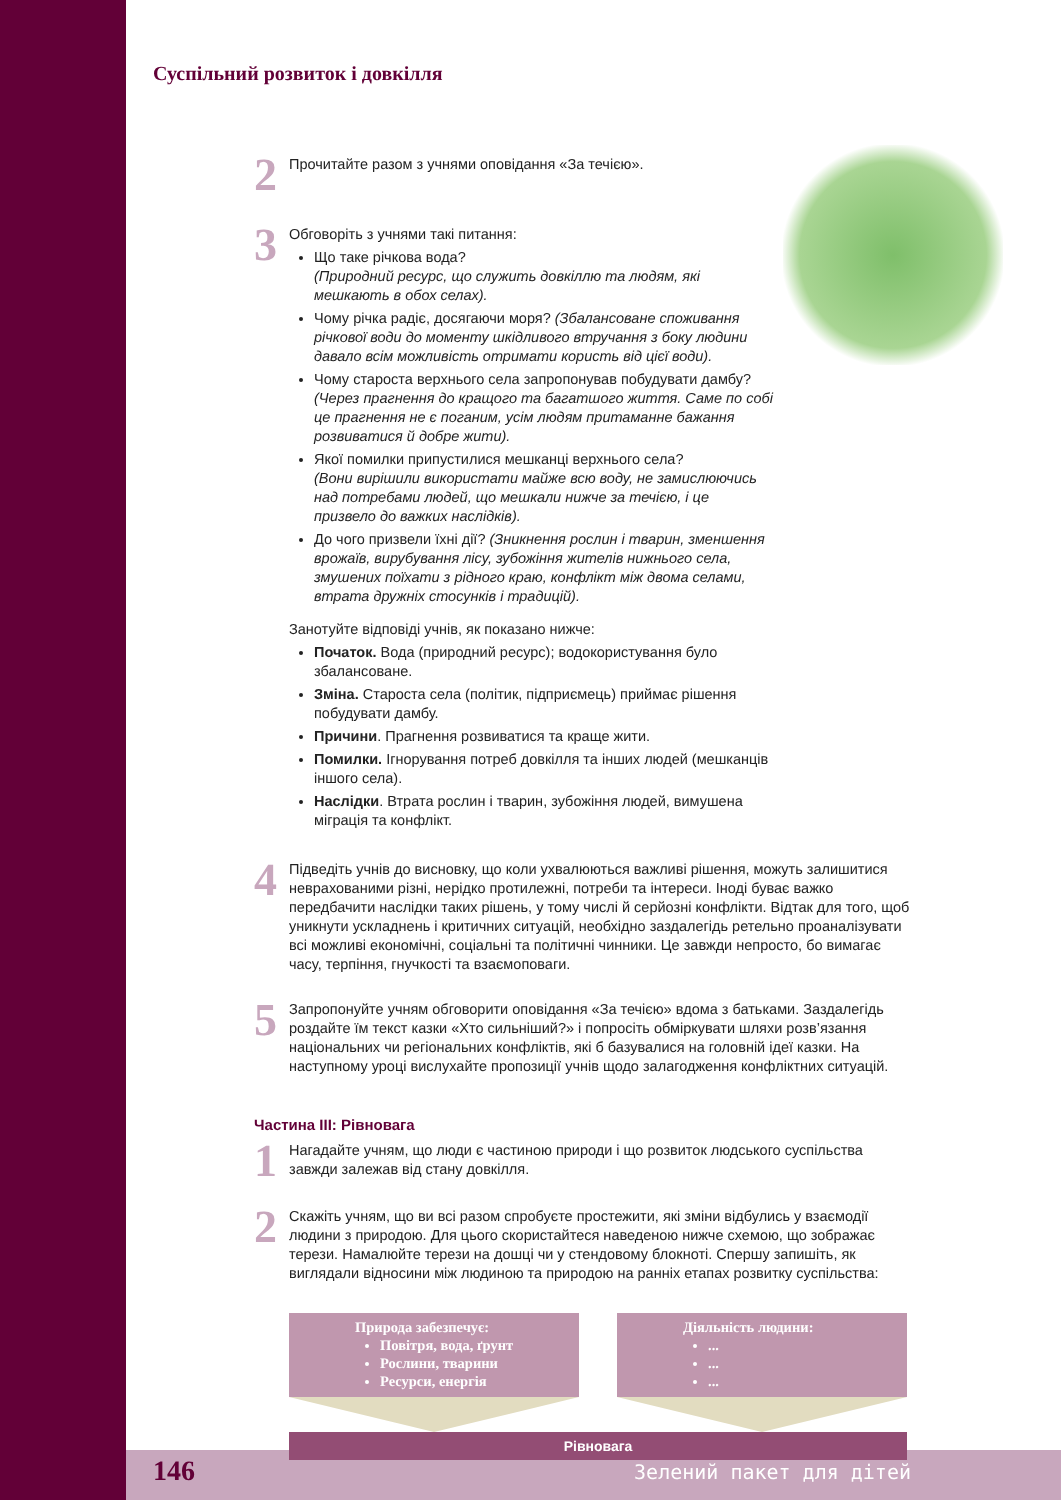Суспільний розвиток і довкілля
2
Прочитайте разом з учнями оповідання «За течією».
3
Обговоріть з учнями такі питання:
Що таке річкова вода?
(Природний ресурс, що служить довкіллю та людям, які мешкають в обох селах).
Чому річка радіє, досягаючи моря? (Збалансоване споживання річкової води до моменту шкідливого втручання з боку людини давало всім можливість отримати користь від цієї води).
Чому староста верхнього села запропонував побудувати дамбу?
(Через прагнення до кращого та багатшого життя. Саме по собі це прагнення не є поганим, усім людям притаманне бажання розвиватися й добре жити).
Якої помилки припустилися мешканці верхнього села?
(Вони вирішили використати майже всю воду, не замислюючись над потребами людей, що мешкали нижче за течією, і це призвело до важких наслідків).
До чого призвели їхні дії? (Зникнення рослин і тварин, зменшення врожаїв, вирубування лісу, зубожіння жителів нижнього села, змушених поїхати з рідного краю, конфлікт між двома селами, втрата дружніх стосунків і традицій).
Занотуйте відповіді учнів, як показано нижче:
Початок. Вода (природний ресурс); водокористування було збалансоване.
Зміна. Староста села (політик, підприємець) приймає рішення побудувати дамбу.
Причини. Прагнення розвиватися та краще жити.
Помилки. Ігнорування потреб довкілля та інших людей (мешканців іншого села).
Наслідки. Втрата рослин і тварин, зубожіння людей, вимушена міграція та конфлікт.
4
Підведіть учнів до висновку, що коли ухвалюються важливі рішення, можуть залишитися неврахованими різні, нерідко протилежні, потреби та інтереси. Іноді буває важко передбачити наслідки таких рішень, у тому числі й серйозні конфлікти. Відтак для того, щоб уникнути ускладнень і критичних ситуацій, необхідно заздалегідь ретельно проаналізувати всі можливі економічні, соціальні та політичні чинники. Це завжди непросто, бо вимагає часу, терпіння, гнучкості та взаємоповаги.
5
Запропонуйте учням обговорити оповідання «За течією» вдома з батьками. Заздалегідь роздайте їм текст казки «Хто сильніший?» і попросіть обміркувати шляхи розв’язання національних чи регіональних конфліктів, які б базувалися на головній ідеї казки. На наступному уроці вислухайте пропозиції учнів щодо залагодження конфліктних ситуацій.
Частина III: Рівновага
1
Нагадайте учням, що люди є частиною природи і що розвиток людського суспільства завжди залежав від стану довкілля.
2
Скажіть учням, що ви всі разом спробуєте простежити, які зміни відбулись у взаємодії людини з природою. Для цього скористайтеся наведеною нижче схемою, що зображає терези. Намалюйте терези на дошці чи у стендовому блокноті. Спершу запишіть, як виглядали відносини між людиною та природою на ранніх етапах розвитку суспільства:
Природа забезпечує:
Повітря, вода, ґрунт
Рослини, тварини
Ресурси, енергія
Діяльність людини:
...
...
...
Рівновага
146 Зелений пакет для дітей